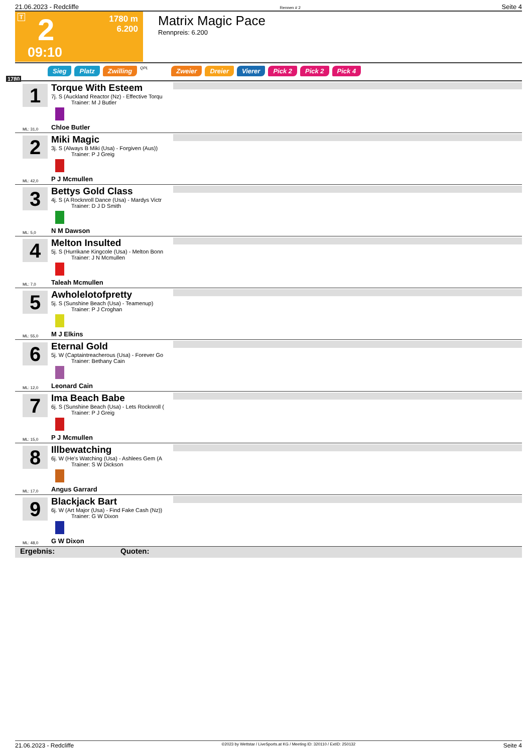21.06.2023 - Redcliffe Rennen # 2 Seite 4
T 2
1780 m
6.200
09:10
Matrix Magic Pace
Rennpreis: 6.200
Sieg Platz Zwilling QPL Zweier Dreier Vierer Pick 2 Pick 2 Pick 4
1780
1
Torque With Esteem
7j. S (Auckland Reactor (Nz) - Effective Torqu
Trainer: M J Butler
ML: 31,0 Chloe Butler
2
Miki Magic
3j. S (Always B Miki (Usa) - Forgiven (Aus))
Trainer: P J Greig
ML: 42,0 P J Mcmullen
3
Bettys Gold Class
4j. S (A Rocknroll Dance (Usa) - Mardys Victr
Trainer: D J D Smith
ML: 5,0 N M Dawson
4
Melton Insulted
5j. S (Hurrikane Kingcole (Usa) - Melton Bonn
Trainer: J N Mcmullen
ML: 7,0 Taleah Mcmullen
5
Awholelotofpretty
5j. S (Sunshine Beach (Usa) - Teamenup)
Trainer: P J Croghan
ML: 55,0 M J Elkins
6
Eternal Gold
5j. W (Captaintreacherous (Usa) - Forever Go
Trainer: Bethany Cain
ML: 12,0 Leonard Cain
7
Ima Beach Babe
6j. S (Sunshine Beach (Usa) - Lets Rocknroll (
Trainer: P J Greig
ML: 15,0 P J Mcmullen
8
Illbewatching
6j. W (He's Watching (Usa) - Ashlees Gem (A
Trainer: S W Dickson
ML: 17,0 Angus Garrard
9
Blackjack Bart
6j. W (Art Major (Usa) - Find Fake Cash (Nz))
Trainer: G W Dixon
ML: 48,0 G W Dixon
Ergebnis: Quoten:
21.06.2023 - Redcliffe ©2023 by Wettstar / LiveSports.at KG / Meeting ID: 320110 / ExtID: 250132 Seite 4